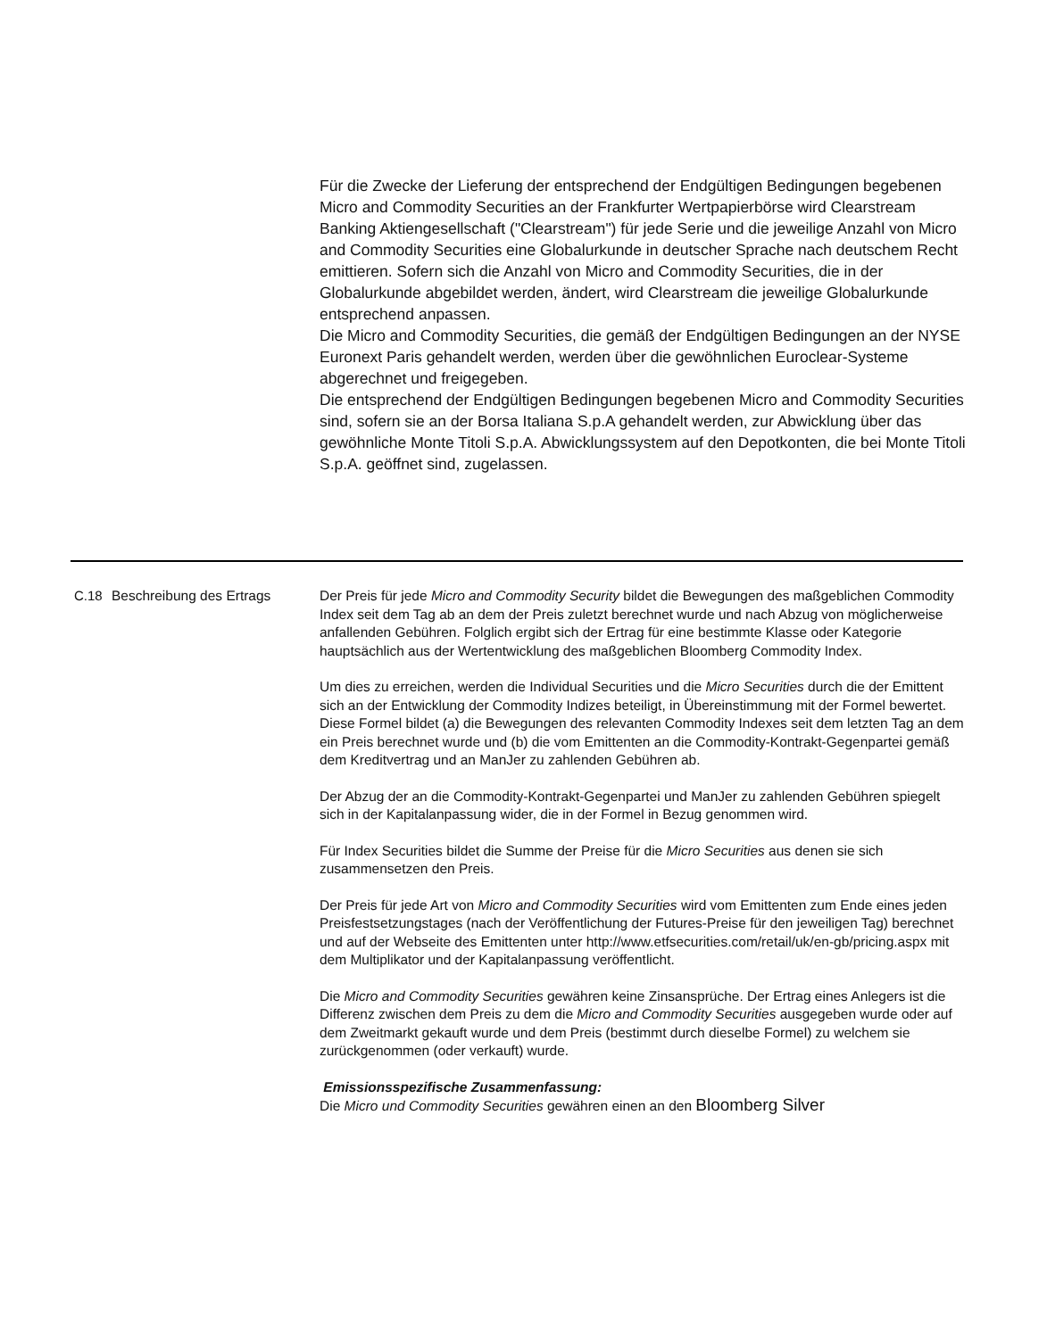Für die Zwecke der Lieferung der entsprechend der Endgültigen Bedingungen begebenen Micro and Commodity Securities an der Frankfurter Wertpapierbörse wird Clearstream Banking Aktiengesellschaft ("Clearstream") für jede Serie und die jeweilige Anzahl von Micro and Commodity Securities eine Globalurkunde in deutscher Sprache nach deutschem Recht emittieren. Sofern sich die Anzahl von Micro and Commodity Securities, die in der Globalurkunde abgebildet werden, ändert, wird Clearstream die jeweilige Globalurkunde entsprechend anpassen.
Die Micro and Commodity Securities, die gemäß der Endgültigen Bedingungen an der NYSE Euronext Paris gehandelt werden, werden über die gewöhnlichen Euroclear-Systeme abgerechnet und freigegeben.
Die entsprechend der Endgültigen Bedingungen begebenen Micro and Commodity Securities sind, sofern sie an der Borsa Italiana S.p.A gehandelt werden, zur Abwicklung über das gewöhnliche Monte Titoli S.p.A. Abwicklungssystem auf den Depotkonten, die bei Monte Titoli S.p.A. geöffnet sind, zugelassen.
| C.18 | Beschreibung des Ertrags | Der Preis für jede Micro and Commodity Security bildet die Bewegungen des maßgeblichen Commodity Index seit dem Tag ab an dem der Preis zuletzt berechnet wurde und nach Abzug von möglicherweise anfallenden Gebühren. Folglich ergibt sich der Ertrag für eine bestimmte Klasse oder Kategorie hauptsächlich aus der Wertentwicklung des maßgeblichen Bloomberg Commodity Index. Um dies zu erreichen, werden die Individual Securities und die Micro Securities durch die der Emittent sich an der Entwicklung der Commodity Indizes beteiligt, in Übereinstimmung mit der Formel bewertet. Diese Formel bildet (a) die Bewegungen des relevanten Commodity Indexes seit dem letzten Tag an dem ein Preis berechnet wurde und (b) die vom Emittenten an die Commodity-Kontrakt-Gegenpartei gemäß dem Kreditvertrag und an ManJer zu zahlenden Gebühren ab. Der Abzug der an die Commodity-Kontrakt-Gegenpartei und ManJer zu zahlenden Gebühren spiegelt sich in der Kapitalanpassung wider, die in der Formel in Bezug genommen wird. Für Index Securities bildet die Summe der Preise für die Micro Securities aus denen sie sich zusammensetzen den Preis. Der Preis für jede Art von Micro and Commodity Securities wird vom Emittenten zum Ende eines jeden Preisfestsetzungstages (nach der Veröffentlichung der Futures-Preise für den jeweiligen Tag) berechnet und auf der Webseite des Emittenten unter http://www.etfsecurities.com/retail/uk/en-gb/pricing.aspx mit dem Multiplikator und der Kapitalanpassung veröffentlicht. Die Micro and Commodity Securities gewähren keine Zinsansprüche. Der Ertrag eines Anlegers ist die Differenz zwischen dem Preis zu dem die Micro and Commodity Securities ausgegeben wurde oder auf dem Zweitmarkt gekauft wurde und dem Preis (bestimmt durch dieselbe Formel) zu welchem sie zurückgenommen (oder verkauft) wurde. Emissionsspezifische Zusammenfassung: Die Micro und Commodity Securities gewähren einen an den Bloomberg Silver |